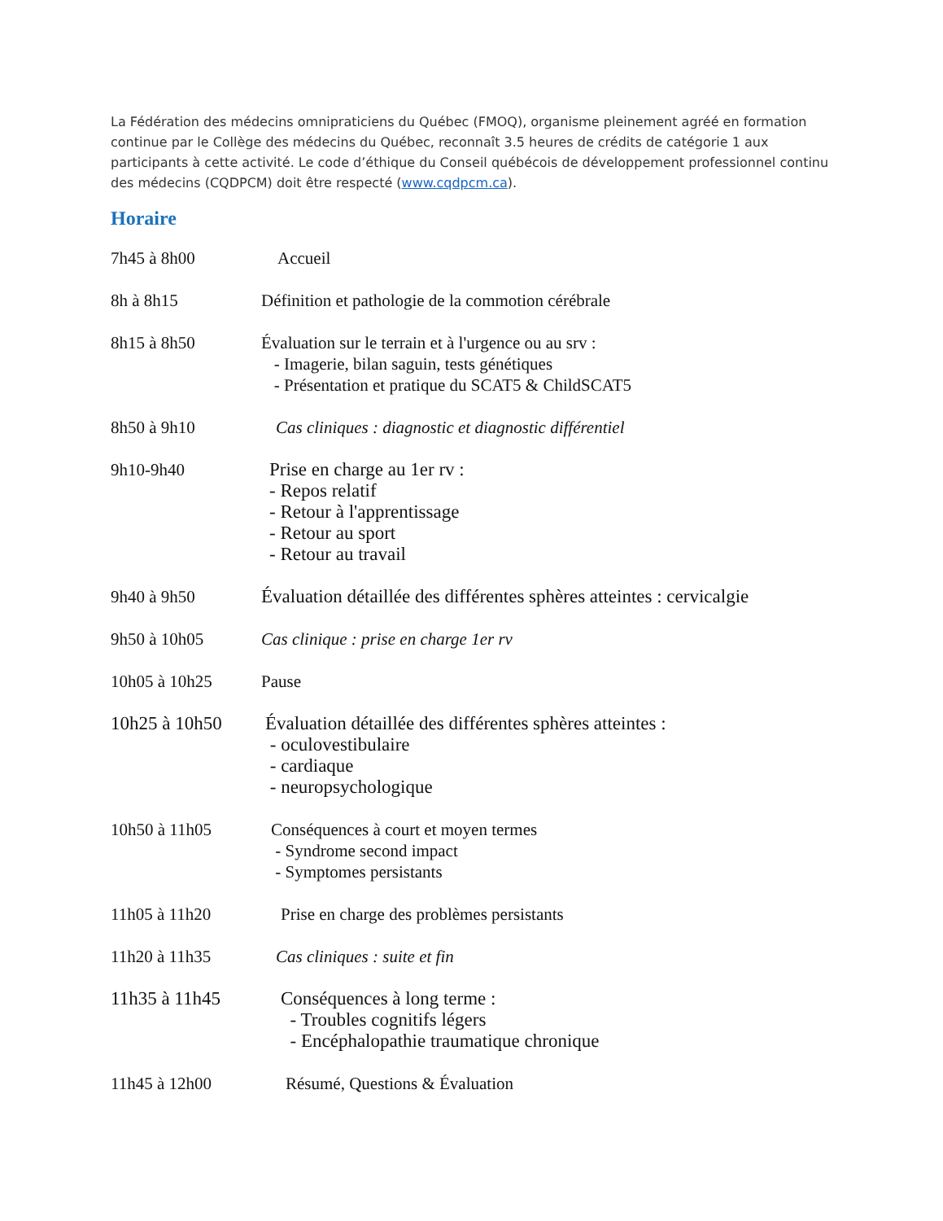La Fédération des médecins omnipraticiens du Québec (FMOQ), organisme pleinement agréé en formation continue par le Collège des médecins du Québec, reconnaît 3.5 heures de crédits de catégorie 1 aux participants à cette activité. Le code d’éthique du Conseil québécois de développement professionnel continu des médecins (CQDPCM) doit être respecté (www.cqdpcm.ca).
Horaire
7h45 à 8h00 Accueil
8h à 8h15 Définition et pathologie de la commotion cérébrale
8h15 à 8h50 Évaluation sur le terrain et à l'urgence ou au srv :
- Imagerie, bilan saguin, tests génétiques
- Présentation et pratique du SCAT5 & ChildSCAT5
8h50 à 9h10 Cas cliniques : diagnostic et diagnostic différentiel
9h10-9h40 Prise en charge au 1er rv :
- Repos relatif
- Retour à l'apprentissage
- Retour au sport
- Retour au travail
9h40 à 9h50 Évaluation détaillée des différentes sphères atteintes : cervicalgie
9h50 à 10h05 Cas clinique : prise en charge 1er rv
10h05 à 10h25 Pause
10h25 à 10h50 Évaluation détaillée des différentes sphères atteintes :
- oculovestibulaire
- cardiaque
- neuropsychologique
10h50 à 11h05 Conséquences à court et moyen termes
- Syndrome second impact
- Symptomes persistants
11h05 à 11h20 Prise en charge des problèmes persistants
11h20 à 11h35 Cas cliniques : suite et fin
11h35 à 11h45 Conséquences à long terme :
- Troubles cognitifs légers
- Encéphalopathie traumatique chronique
11h45 à 12h00 Résumé, Questions & Évaluation